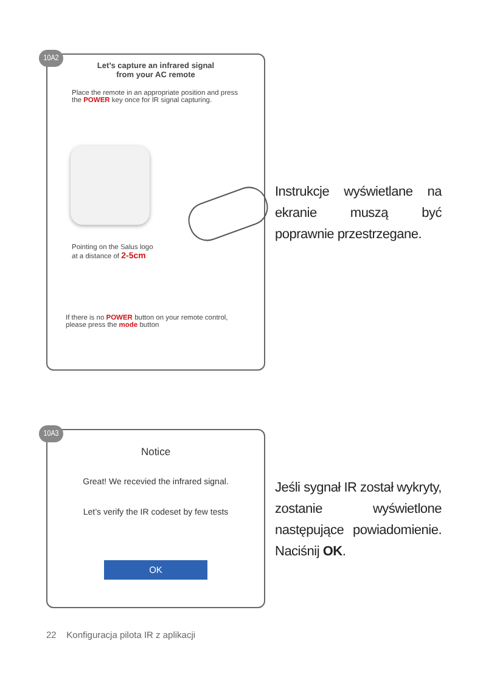10A2
Let’s capture an infrared signal
from your AC remote
Place the remote in an appropriate position and press the POWER key once for IR signal capturing.
Pointing on the Salus logo
at a distance of 2-5cm
If there is no POWER button on your remote control, please press the mode button
Instrukcje wyświetlane na ekranie muszą być poprawnie przestrzegane.
10A3
Notice
Great! We recevied the infrared signal.
Let’s verify the IR codeset by few tests
OK
Jeśli sygnał IR został wykryty, zostanie wyświetlone następujące powiadomienie. Naciśnij OK.
22 Konfiguracja pilota IR z aplikacji